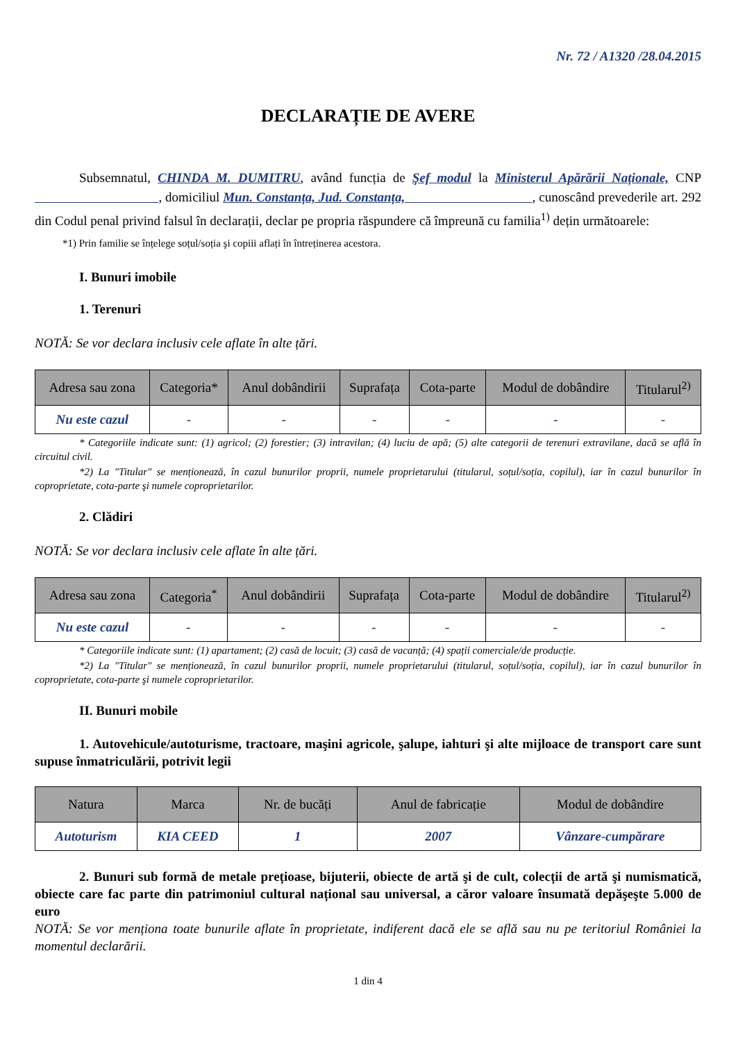Nr. 72 / A1320 /28.04.2015
DECLARAȚIE DE AVERE
Subsemnatul, CHINDA M. DUMITRU, având funcția de Şef modul la Ministerul Apărării Naționale, CNP , domiciliul Mun. Constanța, Jud. Constanța, , cunoscând prevederile art. 292 din Codul penal privind falsul în declarații, declar pe propria răspundere că împreună cu familia<sup>1)</sup> dețin următoarele:
*1) Prin familie se înțelege soțul/soția şi copiii aflați în întreținerea acestora.
I. Bunuri imobile
1. Terenuri
NOTĂ: Se vor declara inclusiv cele aflate în alte țări.
| Adresa sau zona | Categoria* | Anul dobândirii | Suprafața | Cota-parte | Modul de dobândire | Titularul<sup>2)</sup> |
| --- | --- | --- | --- | --- | --- | --- |
| Nu este cazul | - | - | - | - | - | - |
* Categoriile indicate sunt: (1) agricol; (2) forestier; (3) intravilan; (4) luciu de apă; (5) alte categorii de terenuri extravilane, dacă se află în circuitul civil.
*2) La "Titular" se menționează, în cazul bunurilor proprii, numele proprietarului (titularul, soțul/soția, copilul), iar în cazul bunurilor în coproprietate, cota-parte şi numele coproprietarilor.
2. Clădiri
NOTĂ: Se vor declara inclusiv cele aflate în alte țări.
| Adresa sau zona | Categoria<sup>*</sup> | Anul dobândirii | Suprafața | Cota-parte | Modul de dobândire | Titularul<sup>2)</sup> |
| --- | --- | --- | --- | --- | --- | --- |
| Nu este cazul | - | - | - | - | - | - |
* Categoriile indicate sunt: (1) apartament; (2) casă de locuit; (3) casă de vacanță; (4) spații comerciale/de producție.
*2) La "Titular" se menționează, în cazul bunurilor proprii, numele proprietarului (titularul, soțul/soția, copilul), iar în cazul bunurilor în coproprietate, cota-parte şi numele coproprietarilor.
II. Bunuri mobile
1. Autovehicule/autoturisme, tractoare, maşini agricole, şalupe, iahturi şi alte mijloace de transport care sunt supuse înmatriculării, potrivit legii
| Natura | Marca | Nr. de bucăți | Anul de fabricație | Modul de dobândire |
| --- | --- | --- | --- | --- |
| Autoturism | KIA CEED | 1 | 2007 | Vânzare-cumpărare |
2. Bunuri sub formă de metale prețioase, bijuterii, obiecte de artă şi de cult, colecții de artă şi numismatică, obiecte care fac parte din patrimoniul cultural național sau universal, a căror valoare însumată depăşeşte 5.000 de euro
NOTĂ: Se vor menționa toate bunurile aflate în proprietate, indiferent dacă ele se află sau nu pe teritoriul României la momentul declarării.
1 din 4